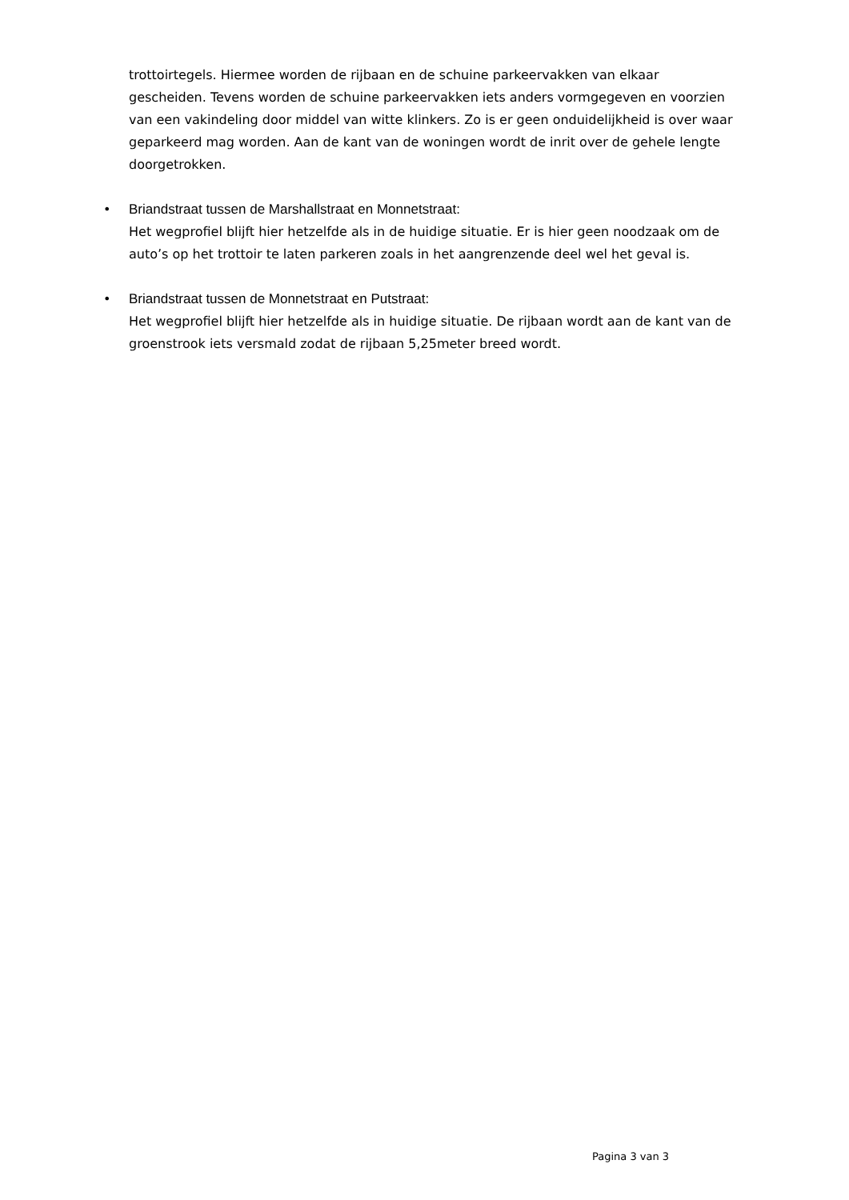trottoirtegels. Hiermee worden de rijbaan en de schuine parkeervakken van elkaar gescheiden. Tevens worden de schuine parkeervakken iets anders vormgegeven en voorzien van een vakindeling door middel van witte klinkers. Zo is er geen onduidelijkheid is over waar geparkeerd mag worden. Aan de kant van de woningen wordt de inrit over de gehele lengte doorgetrokken.
•
Briandstraat tussen de Marshallstraat en Monnetstraat:
Het wegprofiel blijft hier hetzelfde als in de huidige situatie. Er is hier geen noodzaak om de auto’s op het trottoir te laten parkeren zoals in het aangrenzende deel wel het geval is.
•
Briandstraat tussen de Monnetstraat en Putstraat:
Het wegprofiel blijft hier hetzelfde als in huidige situatie. De rijbaan wordt aan de kant van de groenstrook iets versmald zodat de rijbaan 5,25meter breed wordt.
Pagina 3 van 3